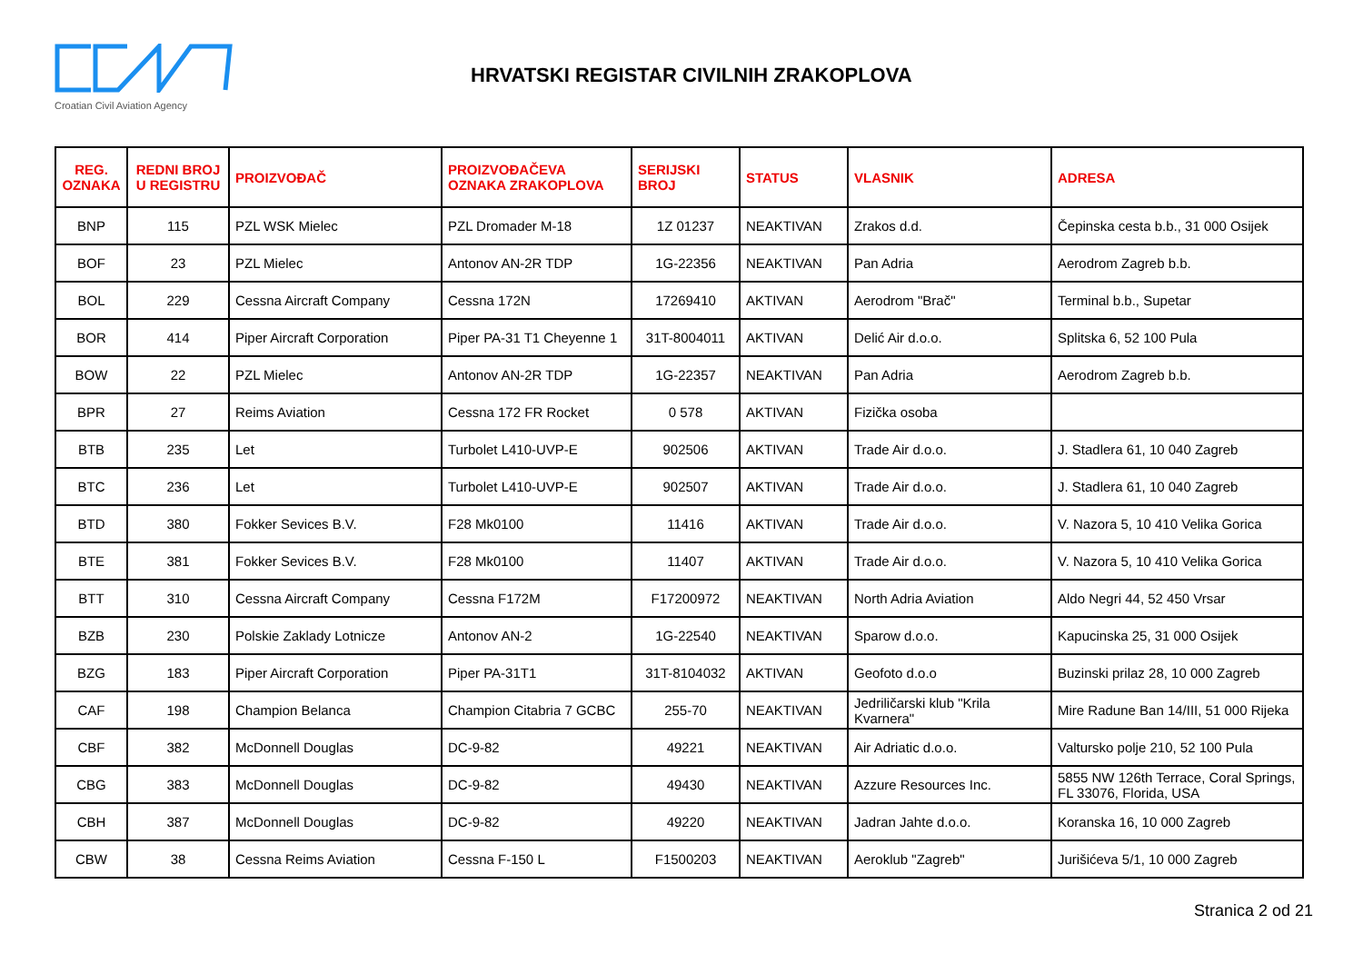Croatian Civil Aviation Agency
HRVATSKI REGISTAR CIVILNIH ZRAKOPLOVA
| REG. OZNAKA | REDNI BROJ U REGISTRU | PROIZVOĐAČ | PROIZVOĐAČEVA OZNAKA ZRAKOPLOVA | SERIJSKI BROJ | STATUS | VLASNIK | ADRESA |
| --- | --- | --- | --- | --- | --- | --- | --- |
| BNP | 115 | PZL WSK Mielec | PZL Dromader M-18 | 1Z 01237 | NEAKTIVAN | Zrakos d.d. | Čepinska cesta b.b., 31 000 Osijek |
| BOF | 23 | PZL Mielec | Antonov AN-2R TDP | 1G-22356 | NEAKTIVAN | Pan Adria | Aerodrom Zagreb b.b. |
| BOL | 229 | Cessna Aircraft Company | Cessna 172N | 17269410 | AKTIVAN | Aerodrom "Brač" | Terminal b.b., Supetar |
| BOR | 414 | Piper Aircraft Corporation | Piper PA-31 T1 Cheyenne 1 | 31T-8004011 | AKTIVAN | Delić Air d.o.o. | Splitska 6, 52 100 Pula |
| BOW | 22 | PZL Mielec | Antonov AN-2R TDP | 1G-22357 | NEAKTIVAN | Pan Adria | Aerodrom Zagreb b.b. |
| BPR | 27 | Reims Aviation | Cessna 172 FR Rocket | 0 578 | AKTIVAN | Fizička osoba | |
| BTB | 235 | Let | Turbolet L410-UVP-E | 902506 | AKTIVAN | Trade Air d.o.o. | J. Stadlera 61, 10 040 Zagreb |
| BTC | 236 | Let | Turbolet L410-UVP-E | 902507 | AKTIVAN | Trade Air d.o.o. | J. Stadlera 61, 10 040 Zagreb |
| BTD | 380 | Fokker Sevices B.V. | F28 Mk0100 | 11416 | AKTIVAN | Trade Air d.o.o. | V. Nazora 5, 10 410 Velika Gorica |
| BTE | 381 | Fokker Sevices B.V. | F28 Mk0100 | 11407 | AKTIVAN | Trade Air d.o.o. | V. Nazora 5, 10 410 Velika Gorica |
| BTT | 310 | Cessna Aircraft Company | Cessna F172M | F17200972 | NEAKTIVAN | North Adria Aviation | Aldo Negri 44, 52 450 Vrsar |
| BZB | 230 | Polskie Zaklady Lotnicze | Antonov AN-2 | 1G-22540 | NEAKTIVAN | Sparow d.o.o. | Kapucinska 25, 31 000 Osijek |
| BZG | 183 | Piper Aircraft Corporation | Piper PA-31T1 | 31T-8104032 | AKTIVAN | Geofoto d.o.o | Buzinski prilaz 28, 10 000 Zagreb |
| CAF | 198 | Champion Belanca | Champion Citabria 7 GCBC | 255-70 | NEAKTIVAN | Jedriličarski klub "Krila Kvarnera" | Mire Radune Ban 14/III, 51 000 Rijeka |
| CBF | 382 | McDonnell Douglas | DC-9-82 | 49221 | NEAKTIVAN | Air Adriatic d.o.o. | Valtursko polje 210, 52 100 Pula |
| CBG | 383 | McDonnell Douglas | DC-9-82 | 49430 | NEAKTIVAN | Azzure Resources Inc. | 5855 NW 126th Terrace, Coral Springs, FL 33076, Florida, USA |
| CBH | 387 | McDonnell Douglas | DC-9-82 | 49220 | NEAKTIVAN | Jadran Jahte d.o.o. | Koranska 16, 10 000 Zagreb |
| CBW | 38 | Cessna Reims Aviation | Cessna F-150 L | F1500203 | NEAKTIVAN | Aeroklub "Zagreb" | Jurišićeva 5/1, 10 000 Zagreb |
Stranica 2 od 21